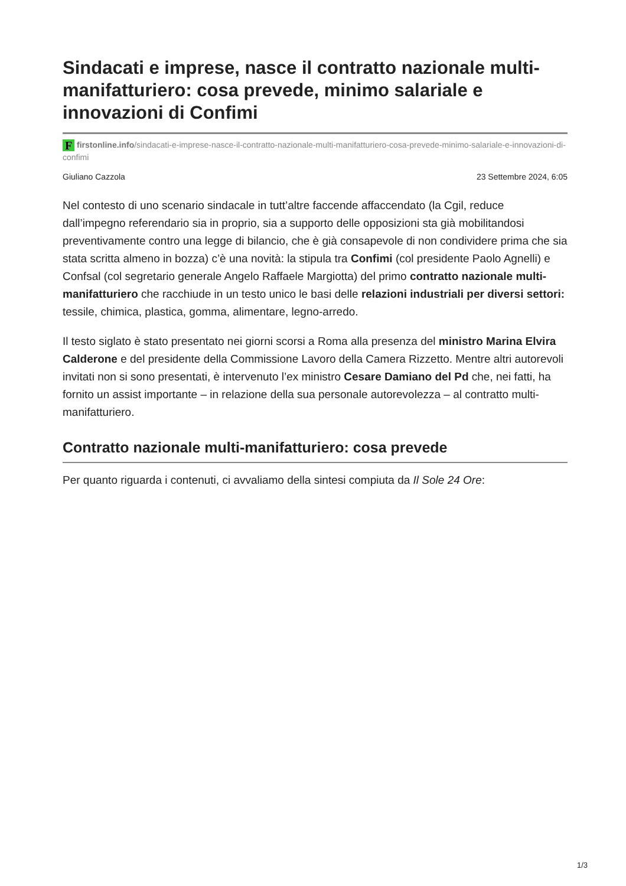Sindacati e imprese, nasce il contratto nazionale multi-manifatturiero: cosa prevede, minimo salariale e innovazioni di Confimi
Ffirstonline.info/sindacati-e-imprese-nasce-il-contratto-nazionale-multi-manifatturiero-cosa-prevede-minimo-salariale-e-innovazioni-di-confimi
Giuliano Cazzola 23 Settembre 2024, 6:05
Nel contesto di uno scenario sindacale in tutt’altre faccende affaccendato (la Cgil, reduce dall’impegno referendario sia in proprio, sia a supporto delle opposizioni sta già mobilitandosi preventivamente contro una legge di bilancio, che è già consapevole di non condividere prima che sia stata scritta almeno in bozza) c’è una novità: la stipula tra Confimi (col presidente Paolo Agnelli) e Confsal (col segretario generale Angelo Raffaele Margiotta) del primo contratto nazionale multi-manifatturiero che racchiude in un testo unico le basi delle relazioni industriali per diversi settori: tessile, chimica, plastica, gomma, alimentare, legno-arredo.
Il testo siglato è stato presentato nei giorni scorsi a Roma alla presenza del ministro Marina Elvira Calderone e del presidente della Commissione Lavoro della Camera Rizzetto. Mentre altri autorevoli invitati non si sono presentati, è intervenuto l’ex ministro Cesare Damiano del Pd che, nei fatti, ha fornito un assist importante – in relazione della sua personale autorevolezza – al contratto multi-manifatturiero.
Contratto nazionale multi-manifatturiero: cosa prevede
Per quanto riguarda i contenuti, ci avvaliamo della sintesi compiuta da Il Sole 24 Ore:
1/3